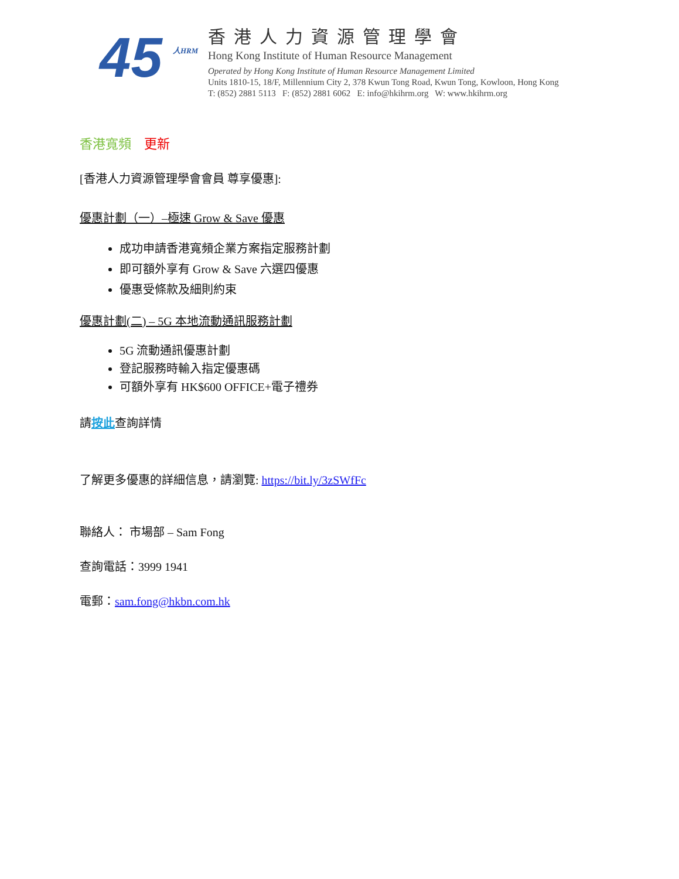45 人HRM
香港人力資源管理學會
Hong Kong Institute of Human Resource Management
Operated by Hong Kong Institute of Human Resource Management Limited
Units 1810-15, 18/F, Millennium City 2, 378 Kwun Tong Road, Kwun Tong, Kowloon, Hong Kong
T: (852) 2881 5113 F: (852) 2881 6062 E: info@hkihrm.org W: www.hkihrm.org
香港寬頻 更新
[香港人力資源管理學會會員 尊享優惠]:
優惠計劃（一）–極速 Grow & Save 優惠
成功申請香港寬頻企業方案指定服務計劃
即可額外享有 Grow & Save 六選四優惠
優惠受條款及細則約束
優惠計劃(二) – 5G 本地流動通訊服務計劃
5G 流動通訊優惠計劃
登記服務時輸入指定優惠碼
可額外享有 HK$600 OFFICE+電子禮券
請按此查詢詳情
了解更多優惠的詳細信息，請瀏覽: https://bit.ly/3zSWfFc
聯絡人： 市場部 – Sam Fong
查詢電話：3999 1941
電郵：sam.fong@hkbn.com.hk